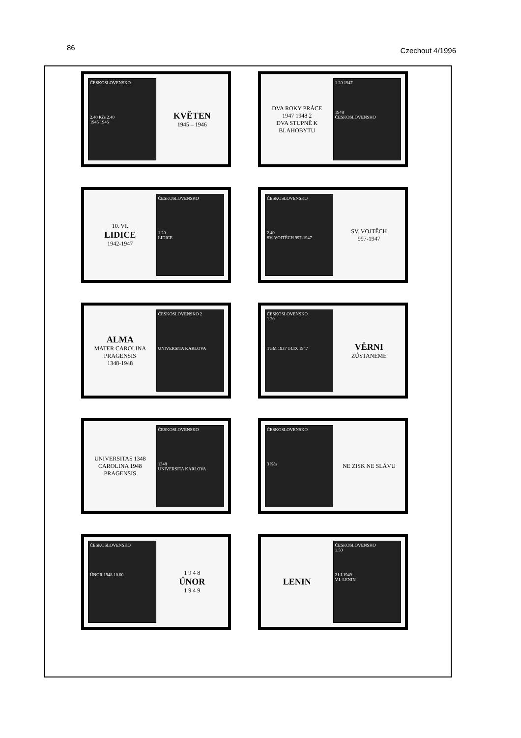86 Czechout 4/1996
ČESKOSLOVENSKO
2.40 Kčs 2.40
1945 1946
KVĚTEN
1945 – 1946
DVA ROKY PRÁCE
1947 1948 2
DVA STUPNĚ K BLAHOBYTU
1.20 1947
1948
ČESKOSLOVENSKO
10. VI.
LIDICE
1942-1947
ČESKOSLOVENSKO
1.20
LIDICE
ČESKOSLOVENSKO
2.40
SV. VOJTĚCH 997-1947
SV. VOJTĚCH
997-1947
ALMA
MATER CAROLINA PRAGENSIS
1348-1948
ČESKOSLOVENSKO 2
UNIVERSITA KARLOVA
ČESKOSLOVENSKO
1.20
TGM 1937 14.IX 1947
VĚRNI
ZŮSTANEME
UNIVERSITAS 1348
CAROLINA 1948
PRAGENSIS
ČESKOSLOVENSKO
1348
UNIVERSITA KARLOVA
ČESKOSLOVENSKO
3 Kčs
NE ZISK NE SLÁVU
ČESKOSLOVENSKO
ÚNOR 1948 10.00
1 9 4 8
ÚNOR
1 9 4 9
LENIN
ČESKOSLOVENSKO
1.50
21.I.1949
V.I. LENIN